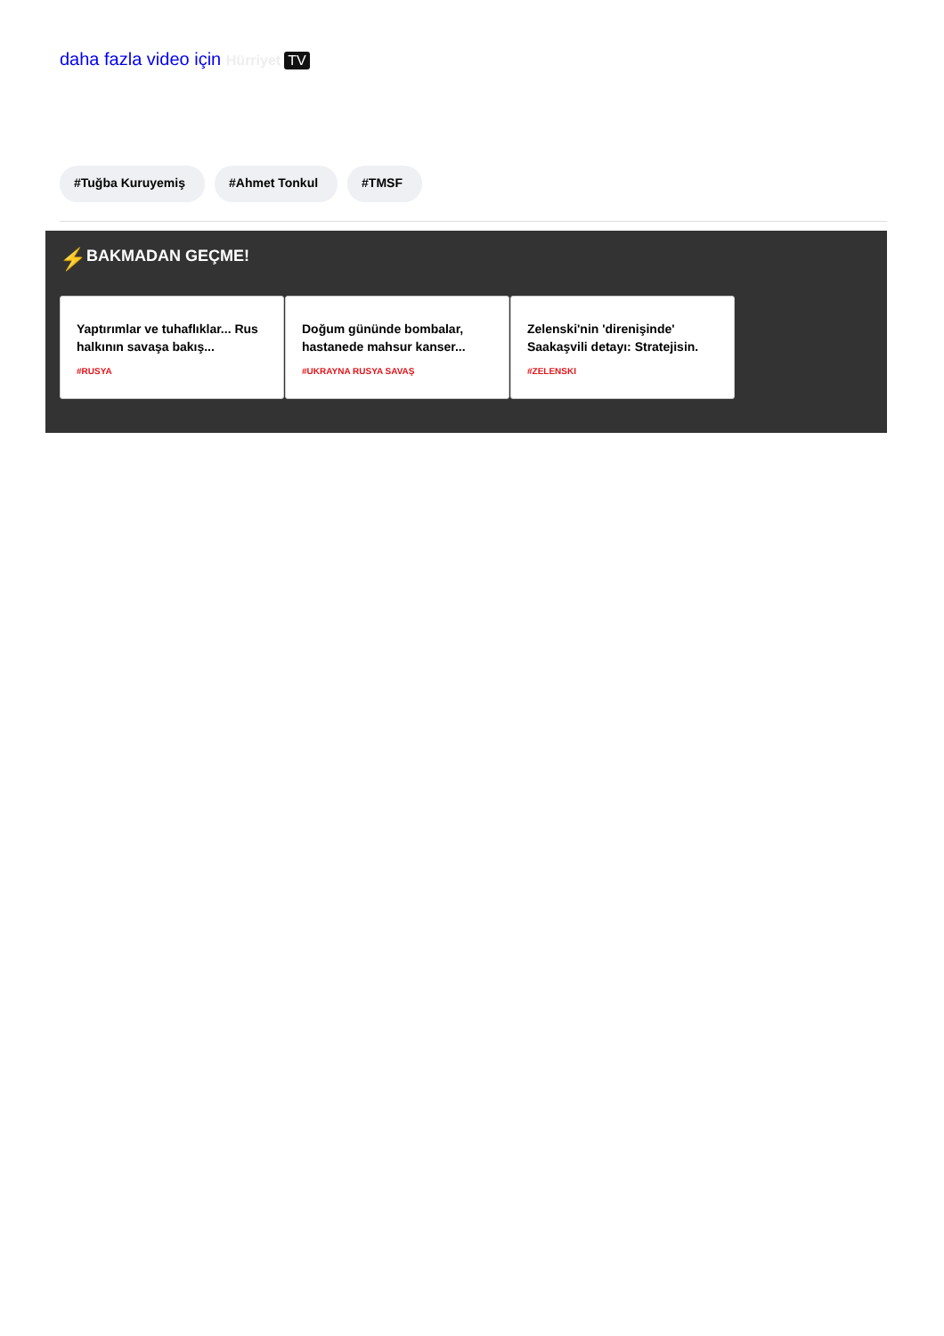daha fazla video için Hürriyet TV
#Tuğba Kuruyemiş #Ahmet Tonkul #TMSF
⚡ BAKMADAN GEÇME!
Yaptırımlar ve tuhaflıklar... Rus halkının savaşa bakış...
#RUSYA
Doğum gününde bombalar, hastanede mahsur kanser...
#UKRAYNA RUSYA SAVAŞ
Zelenski'nin 'direnişinde' Saakaşvili detayı: Stratejisin.
#ZELENSKI